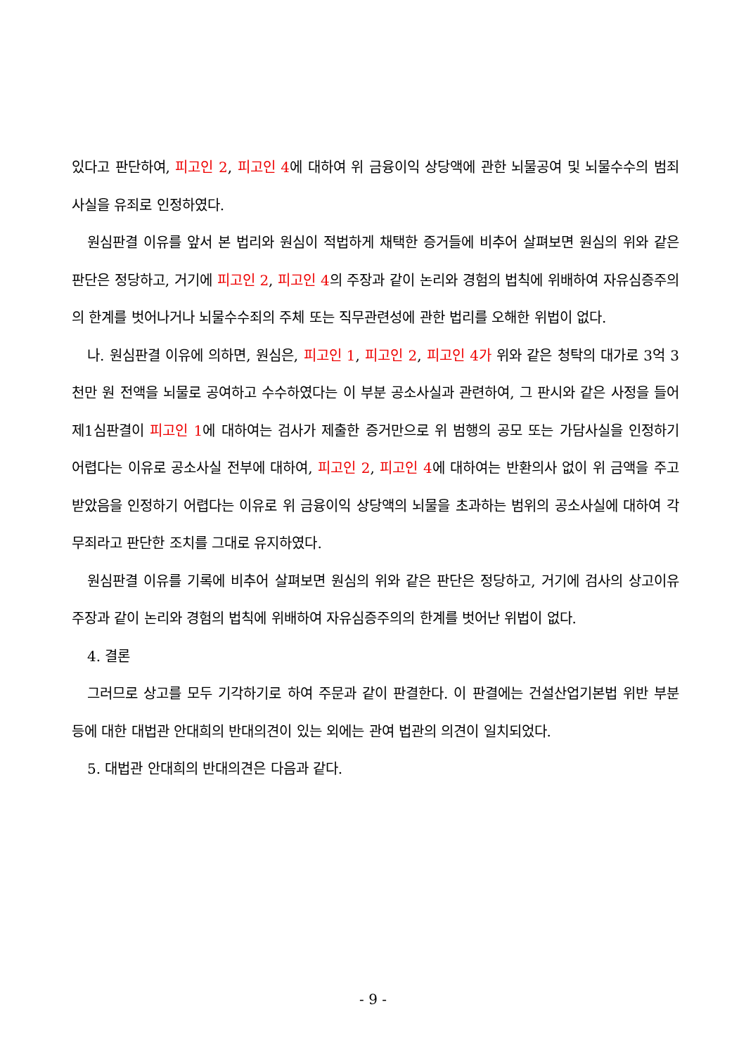있다고 판단하여, 피고인 2, 피고인 4에 대하여 위 금융이익 상당액에 관한 뇌물공여 및 뇌물수수의 범죄사실을 유죄로 인정하였다.
원심판결 이유를 앞서 본 법리와 원심이 적법하게 채택한 증거들에 비추어 살펴보면 원심의 위와 같은 판단은 정당하고, 거기에 피고인 2, 피고인 4의 주장과 같이 논리와 경험의 법칙에 위배하여 자유심증주의의 한계를 벗어나거나 뇌물수수죄의 주체 또는 직무관련성에 관한 법리를 오해한 위법이 없다.
나. 원심판결 이유에 의하면, 원심은, 피고인 1, 피고인 2, 피고인 4가 위와 같은 청탁의 대가로 3억 3천만 원 전액을 뇌물로 공여하고 수수하였다는 이 부분 공소사실과 관련하여, 그 판시와 같은 사정을 들어 제1심판결이 피고인 1에 대하여는 검사가 제출한 증거만으로 위 범행의 공모 또는 가담사실을 인정하기 어렵다는 이유로 공소사실 전부에 대하여, 피고인 2, 피고인 4에 대하여는 반환의사 없이 위 금액을 주고받았음을 인정하기 어렵다는 이유로 위 금융이익 상당액의 뇌물을 초과하는 범위의 공소사실에 대하여 각 무죄라고 판단한 조치를 그대로 유지하였다.
원심판결 이유를 기록에 비추어 살펴보면 원심의 위와 같은 판단은 정당하고, 거기에 검사의 상고이유 주장과 같이 논리와 경험의 법칙에 위배하여 자유심증주의의 한계를 벗어난 위법이 없다.
4. 결론
그러므로 상고를 모두 기각하기로 하여 주문과 같이 판결한다. 이 판결에는 건설산업기본법 위반 부분 등에 대한 대법관 안대희의 반대의견이 있는 외에는 관여 법관의 의견이 일치되었다.
5. 대법관 안대희의 반대의견은 다음과 같다.
- 9 -